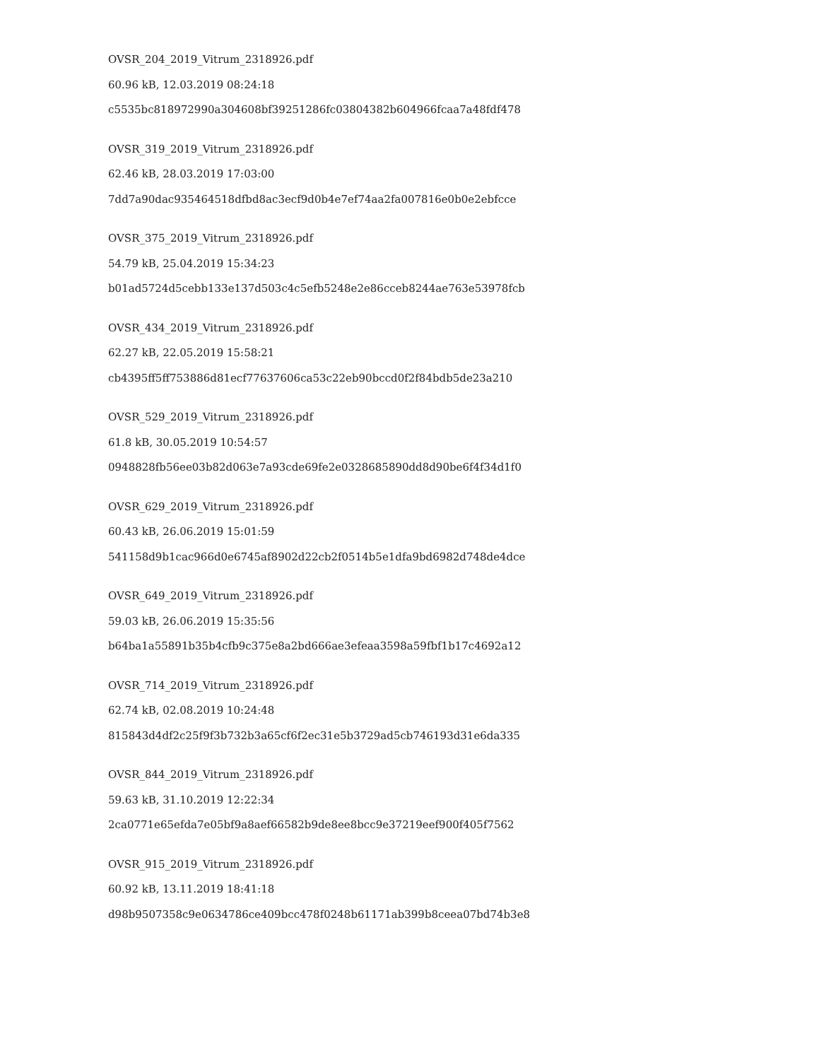OVSR_204_2019_Vitrum_2318926.pdf
60.96 kB, 12.03.2019 08:24:18
c5535bc818972990a304608bf39251286fc03804382b604966fcaa7a48fdf478
OVSR_319_2019_Vitrum_2318926.pdf
62.46 kB, 28.03.2019 17:03:00
7dd7a90dac935464518dfbd8ac3ecf9d0b4e7ef74aa2fa007816e0b0e2ebfcce
OVSR_375_2019_Vitrum_2318926.pdf
54.79 kB, 25.04.2019 15:34:23
b01ad5724d5cebb133e137d503c4c5efb5248e2e86cceb8244ae763e53978fcb
OVSR_434_2019_Vitrum_2318926.pdf
62.27 kB, 22.05.2019 15:58:21
cb4395ff5ff753886d81ecf77637606ca53c22eb90bccd0f2f84bdb5de23a210
OVSR_529_2019_Vitrum_2318926.pdf
61.8 kB, 30.05.2019 10:54:57
0948828fb56ee03b82d063e7a93cde69fe2e0328685890dd8d90be6f4f34d1f0
OVSR_629_2019_Vitrum_2318926.pdf
60.43 kB, 26.06.2019 15:01:59
541158d9b1cac966d0e6745af8902d22cb2f0514b5e1dfa9bd6982d748de4dce
OVSR_649_2019_Vitrum_2318926.pdf
59.03 kB, 26.06.2019 15:35:56
b64ba1a55891b35b4cfb9c375e8a2bd666ae3efeaa3598a59fbf1b17c4692a12
OVSR_714_2019_Vitrum_2318926.pdf
62.74 kB, 02.08.2019 10:24:48
815843d4df2c25f9f3b732b3a65cf6f2ec31e5b3729ad5cb746193d31e6da335
OVSR_844_2019_Vitrum_2318926.pdf
59.63 kB, 31.10.2019 12:22:34
2ca0771e65efda7e05bf9a8aef66582b9de8ee8bcc9e37219eef900f405f7562
OVSR_915_2019_Vitrum_2318926.pdf
60.92 kB, 13.11.2019 18:41:18
d98b9507358c9e0634786ce409bcc478f0248b61171ab399b8ceea07bd74b3e8